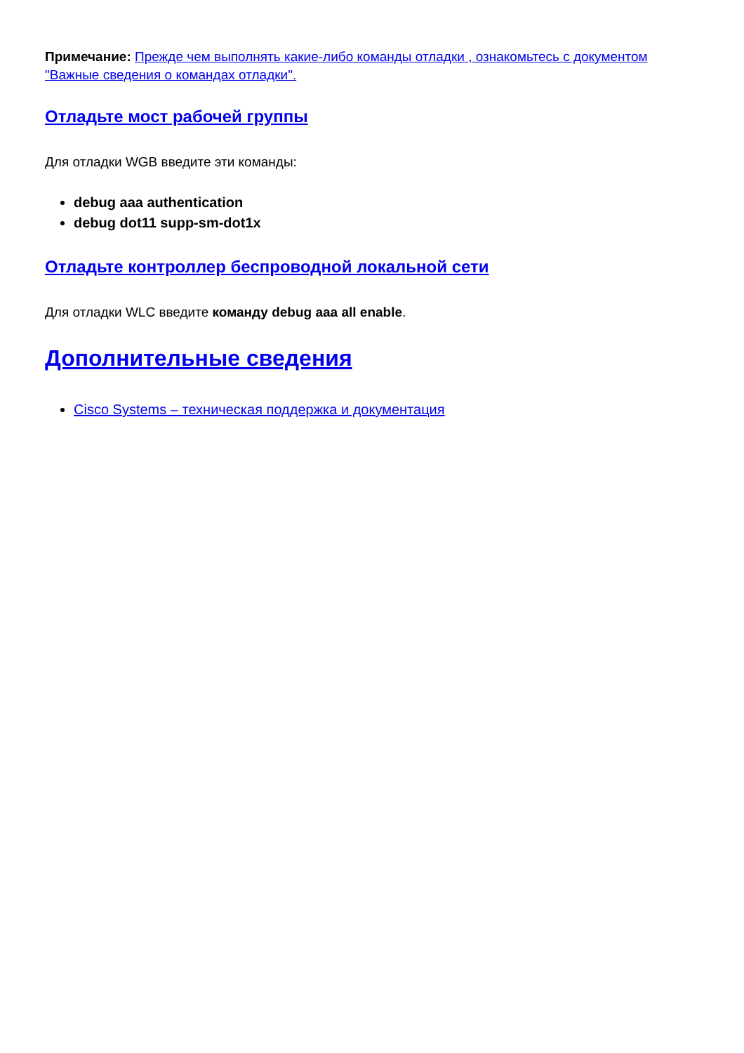Примечание: Прежде чем выполнять какие-либо команды отладки , ознакомьтесь с документом "Важные сведения о командах отладки".
Отладьте мост рабочей группы
Для отладки WGB введите эти команды:
debug aaa authentication
debug dot11 supp-sm-dot1x
Отладьте контроллер беспроводной локальной сети
Для отладки WLC введите команду debug aaa all enable.
Дополнительные сведения
Cisco Systems – техническая поддержка и документация